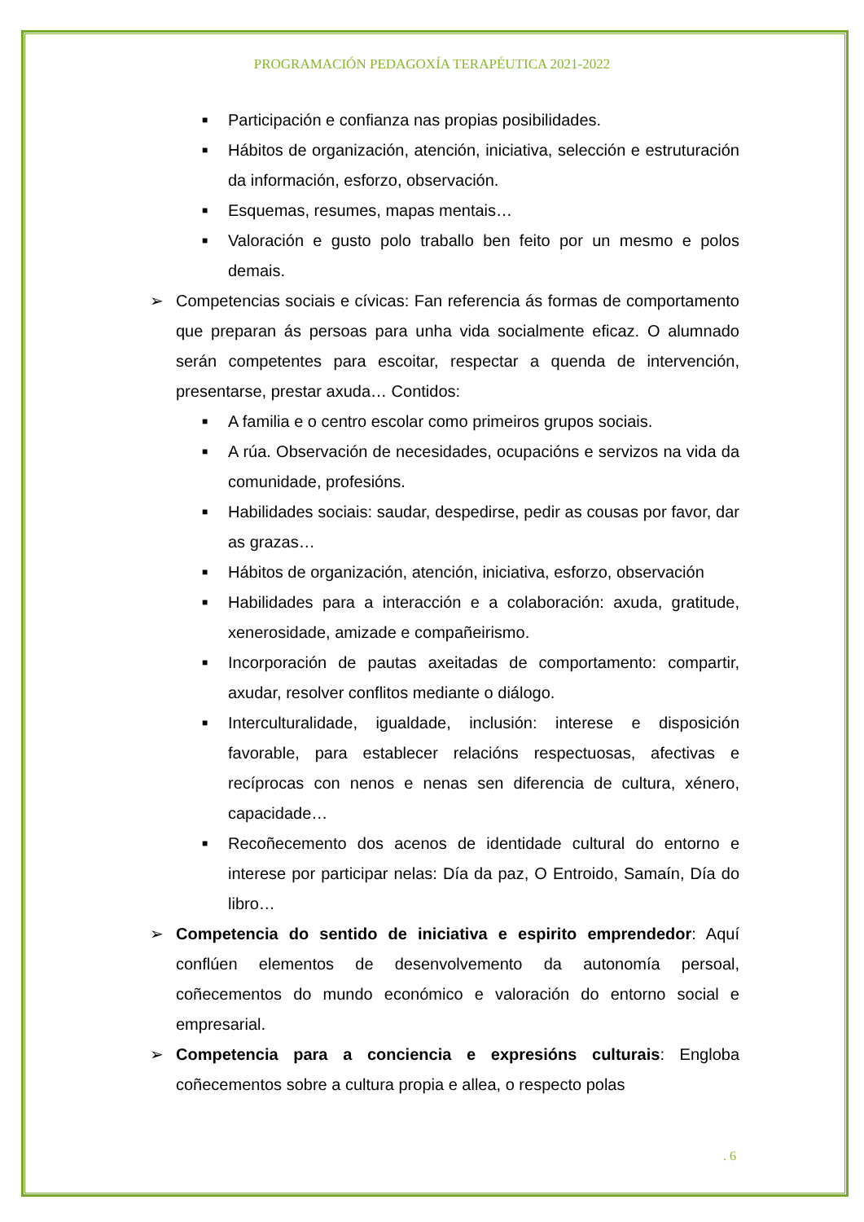PROGRAMACIÓN PEDAGOXÍA TERAPÉUTICA 2021-2022
■ Participación e confianza nas propias posibilidades.
■ Hábitos de organización, atención, iniciativa, selección e estruturación da información, esforzo, observación.
■ Esquemas, resumes, mapas mentais…
■ Valoración e gusto polo traballo ben feito por un mesmo e polos demais.
➢ Competencias sociais e cívicas: Fan referencia ás formas de comportamento que preparan ás persoas para unha vida socialmente eficaz. O alumnado serán competentes para escoitar, respectar a quenda de intervención, presentarse, prestar axuda… Contidos:
■ A familia e o centro escolar como primeiros grupos sociais.
■ A rúa. Observación de necesidades, ocupacións e servizos na vida da comunidade, profesións.
■ Habilidades sociais: saudar, despedirse, pedir as cousas por favor, dar as grazas…
■ Hábitos de organización, atención, iniciativa, esforzo, observación
■ Habilidades para a interacción e a colaboración: axuda, gratitude, xenerosidade, amizade e compañeirismo.
■ Incorporación de pautas axeitadas de comportamento: compartir, axudar, resolver conflitos mediante o diálogo.
■ Interculturalidade, igualdade, inclusión: interese e disposición favorable, para establecer relacións respectuosas, afectivas e recíprocas con nenos e nenas sen diferencia de cultura, xénero, capacidade…
■ Recoñecemento dos acenos de identidade cultural do entorno e interese por participar nelas: Día da paz, O Entroido, Samaín, Día do libro…
➢ Competencia do sentido de iniciativa e espirito emprendedor: Aquí conflúen elementos de desenvolvemento da autonomía persoal, coñecementos do mundo económico e valoración do entorno social e empresarial.
➢ Competencia para a conciencia e expresións culturais: Engloba coñecementos sobre a cultura propia e allea, o respecto polas
. 6